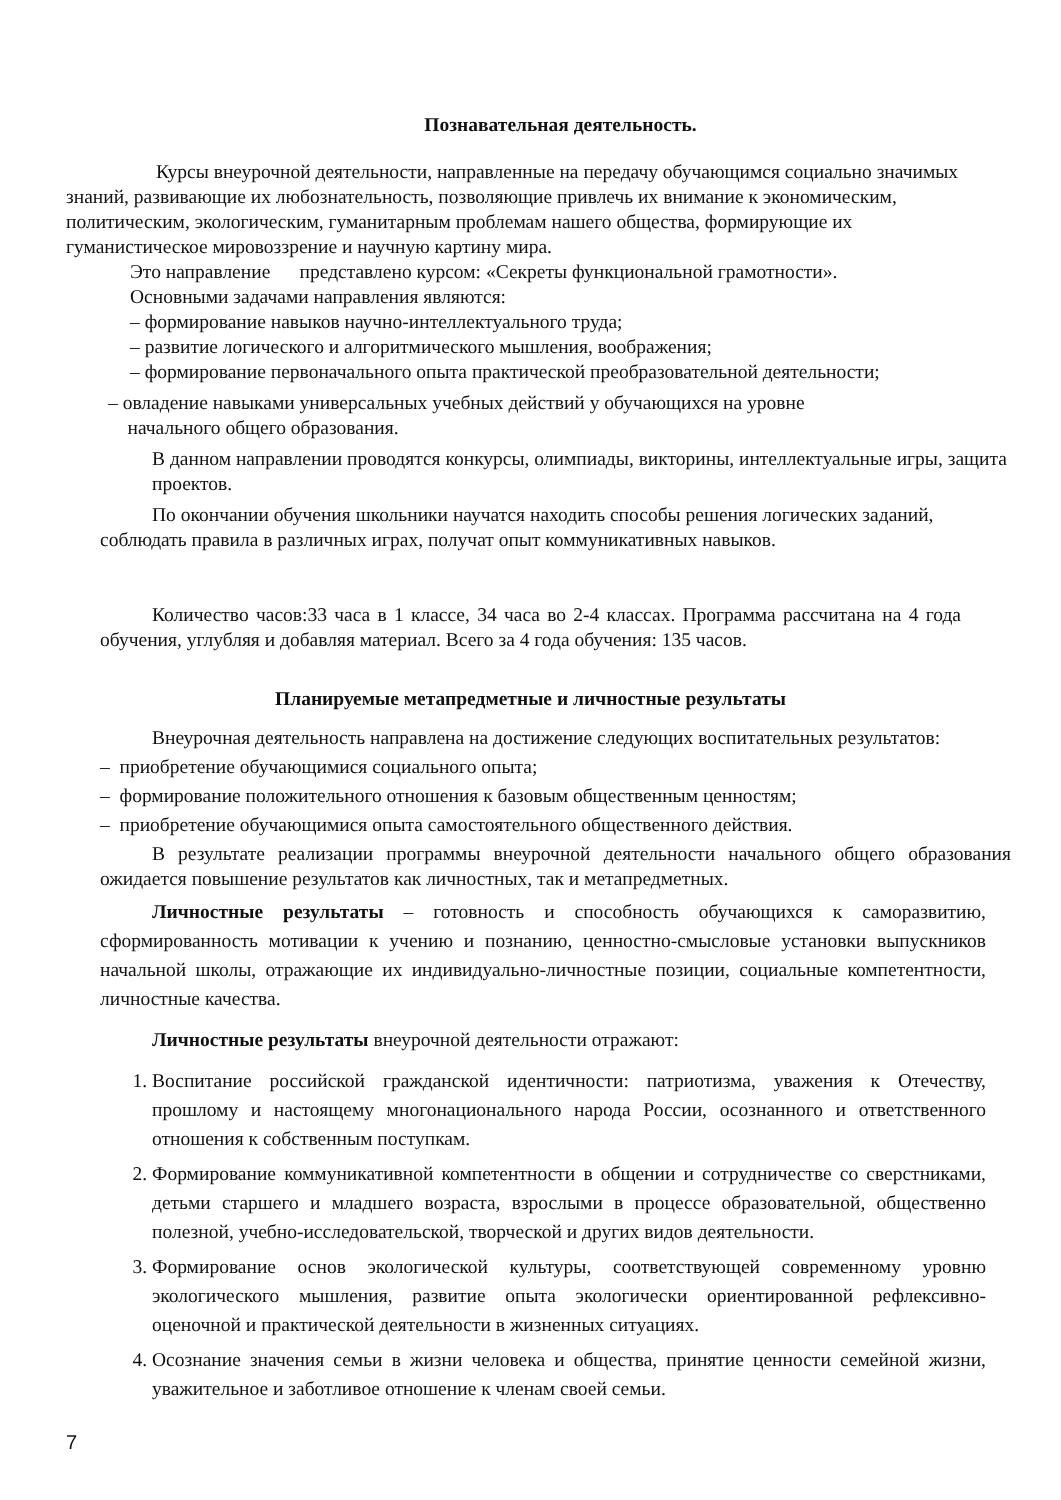Познавательная деятельность.
Курсы внеурочной деятельности, направленные на передачу обучающимся социально значимых знаний, развивающие их любознательность, позволяющие привлечь их внимание к экономическим, политическим, экологическим, гуманитарным проблемам нашего общества, формирующие их гуманистическое мировоззрение и научную картину мира.
Это направление представлено курсом: «Секреты функциональной грамотности».
Основными задачами направления являются:
– формирование навыков научно-интеллектуального труда;
– развитие логического и алгоритмического мышления, воображения;
– формирование первоначального опыта практической преобразовательной деятельности;
– овладение навыками универсальных учебных действий у обучающихся на уровне
начального общего образования.
В данном направлении проводятся конкурсы, олимпиады, викторины, интеллектуальные игры, защита проектов.
По окончании обучения школьники научатся находить способы решения логических заданий, соблюдать правила в различных играх, получат опыт коммуникативных навыков.
Количество часов:33 часа в 1 классе, 34 часа во 2-4 классах. Программа рассчитана на 4 года обучения, углубляя и добавляя материал. Всего за 4 года обучения: 135 часов.
Планируемые метапредметные и личностные результаты
Внеурочная деятельность направлена на достижение следующих воспитательных результатов:
– приобретение обучающимися социального опыта;
– формирование положительного отношения к базовым общественным ценностям;
– приобретение обучающимися опыта самостоятельного общественного действия.
В результате реализации программы внеурочной деятельности начального общего образования ожидается повышение результатов как личностных, так и метапредметных.
Личностные результаты – готовность и способность обучающихся к саморазвитию, сформированность мотивации к учению и познанию, ценностно-смысловые установки выпускников начальной школы, отражающие их индивидуально-личностные позиции, социальные компетентности, личностные качества.
Личностные результаты внеурочной деятельности отражают:
1. Воспитание российской гражданской идентичности: патриотизма, уважения к Отечеству, прошлому и настоящему многонационального народа России, осознанного и ответственного отношения к собственным поступкам.
2. Формирование коммуникативной компетентности в общении и сотрудничестве со сверстниками, детьми старшего и младшего возраста, взрослыми в процессе образовательной, общественно полезной, учебно-исследовательской, творческой и других видов деятельности.
3. Формирование основ экологической культуры, соответствующей современному уровню экологического мышления, развитие опыта экологически ориентированной рефлексивно-оценочной и практической деятельности в жизненных ситуациях.
4. Осознание значения семьи в жизни человека и общества, принятие ценности семейной жизни, уважительное и заботливое отношение к членам своей семьи.
7